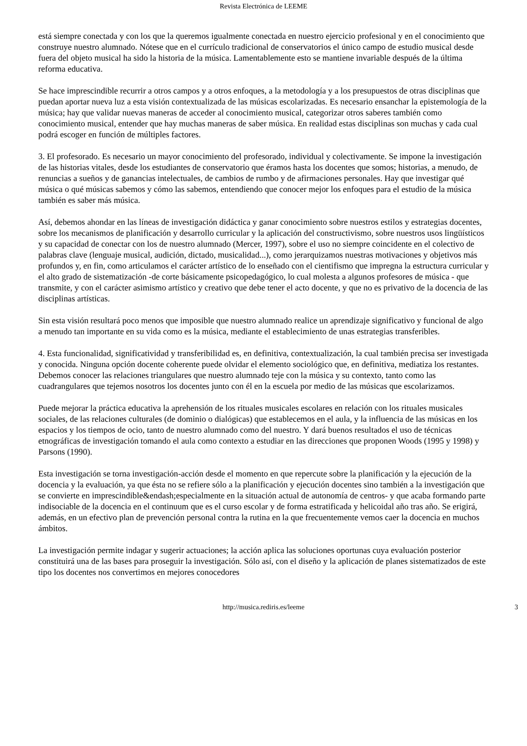Revista Electrónica de LEEME
está siempre conectada y con los que la queremos igualmente conectada en nuestro ejercicio profesional y en el conocimiento que construye nuestro alumnado. Nótese que en el currículo tradicional de conservatorios el único campo de estudio musical desde fuera del objeto musical ha sido la historia de la música. Lamentablemente esto se mantiene invariable después de la última reforma educativa.
Se hace imprescindible recurrir a otros campos y a otros enfoques, a la metodología y a los presupuestos de otras disciplinas que puedan aportar nueva luz a esta visión contextualizada de las músicas escolarizadas. Es necesario ensanchar la epistemología de la música; hay que validar nuevas maneras de acceder al conocimiento musical, categorizar otros saberes también como conocimiento musical, entender que hay muchas maneras de saber música. En realidad estas disciplinas son muchas y cada cual podrá escoger en función de múltiples factores.
3. El profesorado. Es necesario un mayor conocimiento del profesorado, individual y colectivamente. Se impone la investigación de las historias vitales, desde los estudiantes de conservatorio que éramos hasta los docentes que somos; historias, a menudo, de renuncias a sueños y de ganancias intelectuales, de cambios de rumbo y de afirmaciones personales. Hay que investigar qué música o qué músicas sabemos y cómo las sabemos, entendiendo que conocer mejor los enfoques para el estudio de la música también es saber más música.
Así, debemos ahondar en las líneas de investigación didáctica y ganar conocimiento sobre nuestros estilos y estrategias docentes, sobre los mecanismos de planificación y desarrollo curricular y la aplicación del constructivismo, sobre nuestros usos lingüísticos y su capacidad de conectar con los de nuestro alumnado (Mercer, 1997), sobre el uso no siempre coincidente en el colectivo de palabras clave (lenguaje musical, audición, dictado, musicalidad...), como jerarquizamos nuestras motivaciones y objetivos más profundos y, en fin, como articulamos el carácter artístico de lo enseñado con el cientifismo que impregna la estructura curricular y el alto grado de sistematización -de corte básicamente psicopedagógico, lo cual molesta a algunos profesores de música - que transmite, y con el carácter asimismo artístico y creativo que debe tener el acto docente, y que no es privativo de la docencia de las disciplinas artísticas.
Sin esta visión resultará poco menos que imposible que nuestro alumnado realice un aprendizaje significativo y funcional de algo a menudo tan importante en su vida como es la música, mediante el establecimiento de unas estrategias transferibles.
4. Esta funcionalidad, significatividad y transferibilidad es, en definitiva, contextualización, la cual también precisa ser investigada y conocida. Ninguna opción docente coherente puede olvidar el elemento sociológico que, en definitiva, mediatiza los restantes. Debemos conocer las relaciones triangulares que nuestro alumnado teje con la música y su contexto, tanto como las cuadrangulares que tejemos nosotros los docentes junto con él en la escuela por medio de las músicas que escolarizamos.
Puede mejorar la práctica educativa la aprehensión de los rituales musicales escolares en relación con los rituales musicales sociales, de las relaciones culturales (de dominio o dialógicas) que establecemos en el aula, y la influencia de las músicas en los espacios y los tiempos de ocio, tanto de nuestro alumnado como del nuestro. Y dará buenos resultados el uso de técnicas etnográficas de investigación tomando el aula como contexto a estudiar en las direcciones que proponen Woods (1995 y 1998) y Parsons (1990).
Esta investigación se torna investigación-acción desde el momento en que repercute sobre la planificación y la ejecución de la docencia y la evaluación, ya que ésta no se refiere sólo a la planificación y ejecución docentes sino también a la investigación que se convierte en imprescindible&endash;especialmente en la situación actual de autonomía de centros- y que acaba formando parte indisociable de la docencia en el continuum que es el curso escolar y de forma estratificada y helicoidal año tras año. Se erigirá, además, en un efectivo plan de prevención personal contra la rutina en la que frecuentemente vemos caer la docencia en muchos ámbitos.
La investigación permite indagar y sugerir actuaciones; la acción aplica las soluciones oportunas cuya evaluación posterior constituirá una de las bases para proseguir la investigación. Sólo así, con el diseño y la aplicación de planes sistematizados de este tipo los docentes nos convertimos en mejores conocedores
http://musica.rediris.es/leeme 3